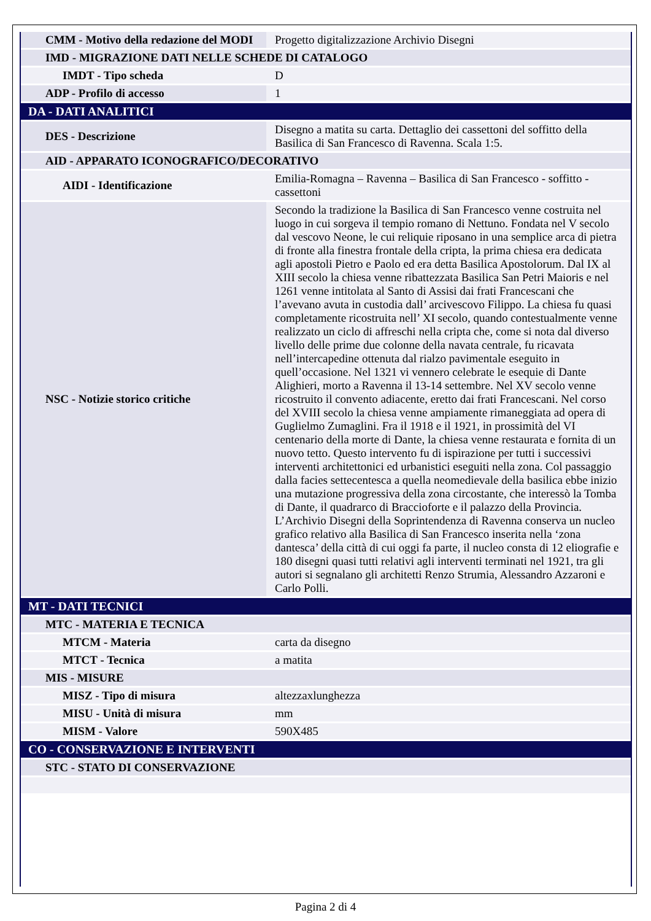| CMM - Motivo della redazione del MODI | Progetto digitalizzazione Archivio Disegni |
| IMD - MIGRAZIONE DATI NELLE SCHEDE DI CATALOGO | |
| IMDT - Tipo scheda | D |
| ADP - Profilo di accesso | 1 |
| DA - DATI ANALITICI | |
| DES - Descrizione | Disegno a matita su carta. Dettaglio dei cassettoni del soffitto della Basilica di San Francesco di Ravenna. Scala 1:5. |
| AID - APPARATO ICONOGRAFICO/DECORATIVO | |
| AIDI - Identificazione | Emilia-Romagna – Ravenna – Basilica di San Francesco - soffitto - cassettoni |
| NSC - Notizie storico critiche | Secondo la tradizione la Basilica di San Francesco venne costruita nel luogo in cui sorgeva il tempio romano di Nettuno. Fondata nel V secolo dal vescovo Neone, le cui reliquie riposano in una semplice arca di pietra di fronte alla finestra frontale della cripta, la prima chiesa era dedicata agli apostoli Pietro e Paolo ed era detta Basilica Apostolorum. Dal IX al XIII secolo la chiesa venne ribattezzata Basilica San Petri Maioris e nel 1261 venne intitolata al Santo di Assisi dai frati Francescani che l’avevano avuta in custodia dall’ arcivescovo Filippo. La chiesa fu quasi completamente ricostruita nell’ XI secolo, quando contestualmente venne realizzato un ciclo di affreschi nella cripta che, come si nota dal diverso livello delle prime due colonne della navata centrale, fu ricavata nell’intercapedine ottenuta dal rialzo pavimentale eseguito in quell’occasione. Nel 1321 vi vennero celebrate le esequie di Dante Alighieri, morto a Ravenna il 13-14 settembre. Nel XV secolo venne ricostruito il convento adiacente, eretto dai frati Francescani. Nel corso del XVIII secolo la chiesa venne ampiamente rimaneggiata ad opera di Guglielmo Zumaglini. Fra il 1918 e il 1921, in prossimità del VI centenario della morte di Dante, la chiesa venne restaurata e fornita di un nuovo tetto. Questo intervento fu di ispirazione per tutti i successivi interventi architettonici ed urbanistici eseguiti nella zona. Col passaggio dalla facies settecentesca a quella neomedievale della basilica ebbe inizio una mutazione progressiva della zona circostante, che interessò la Tomba di Dante, il quadrarco di Braccioforte e il palazzo della Provincia. L’Archivio Disegni della Soprintendenza di Ravenna conserva un nucleo grafico relativo alla Basilica di San Francesco inserita nella ‘zona dantesca’ della città di cui oggi fa parte, il nucleo consta di 12 eliografie e 180 disegni quasi tutti relativi agli interventi terminati nel 1921, tra gli autori si segnalano gli architetti Renzo Strumia, Alessandro Azzaroni e Carlo Polli. |
| MT - DATI TECNICI | |
| MTC - MATERIA E TECNICA | |
| MTCM - Materia | carta da disegno |
| MTCT - Tecnica | a matita |
| MIS - MISURE | |
| MISZ - Tipo di misura | altezzaxlunghezza |
| MISU - Unità di misura | mm |
| MISM - Valore | 590X485 |
| CO - CONSERVAZIONE E INTERVENTI | |
| STC - STATO DI CONSERVAZIONE | |
Pagina 2 di 4